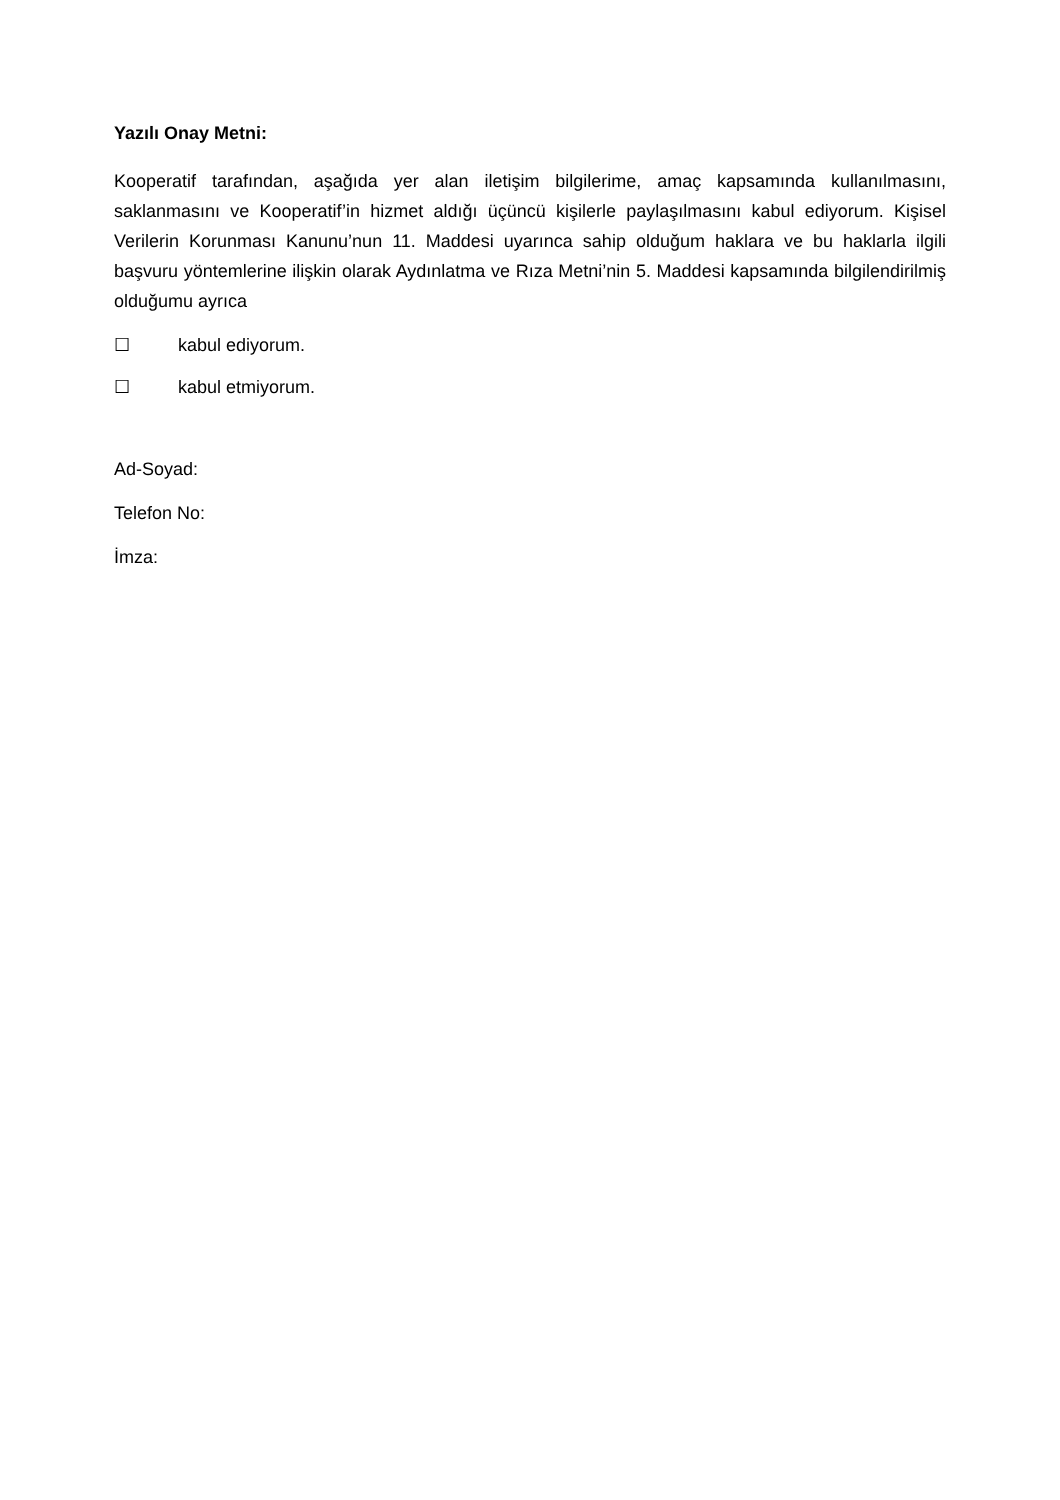Yazılı Onay Metni:
Kooperatif tarafından, aşağıda yer alan iletişim bilgilerime, amaç kapsamında kullanılmasını, saklanmasını ve Kooperatif’in hizmet aldığı üçüncü kişilerle paylaşılmasını kabul ediyorum. Kişisel Verilerin Korunması Kanunu’nun 11. Maddesi uyarınca sahip olduğum haklara ve bu haklarla ilgili başvuru yöntemlerine ilişkin olarak Aydınlatma ve Rıza Metni’nin 5. Maddesi kapsamında bilgilendirilmiş olduğumu ayrıca
☐ kabul ediyorum.
☐ kabul etmiyorum.
Ad-Soyad:
Telefon No:
İmza: